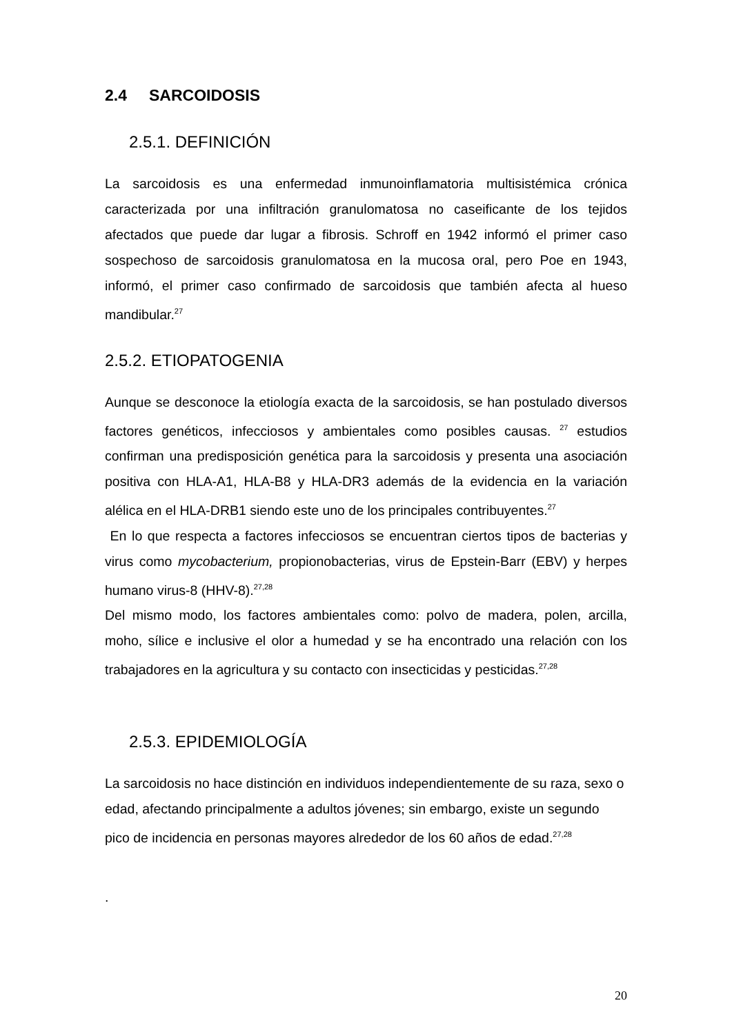2.4 SARCOIDOSIS
2.5.1. DEFINICIÓN
La sarcoidosis es una enfermedad inmunoinflamatoria multisistémica crónica caracterizada por una infiltración granulomatosa no caseificante de los tejidos afectados que puede dar lugar a fibrosis. Schroff en 1942 informó el primer caso sospechoso de sarcoidosis granulomatosa en la mucosa oral, pero Poe en 1943, informó, el primer caso confirmado de sarcoidosis que también afecta al hueso mandibular.<sup>27</sup>
2.5.2. ETIOPATOGENIA
Aunque se desconoce la etiología exacta de la sarcoidosis, se han postulado diversos factores genéticos, infecciosos y ambientales como posibles causas. <sup>27</sup> estudios confirman una predisposición genética para la sarcoidosis y presenta una asociación positiva con HLA-A1, HLA-B8 y HLA-DR3 además de la evidencia en la variación alélica en el HLA-DRB1 siendo este uno de los principales contribuyentes.<sup>27</sup>
En lo que respecta a factores infecciosos se encuentran ciertos tipos de bacterias y virus como mycobacterium, propionobacterias, virus de Epstein-Barr (EBV) y herpes humano virus-8 (HHV-8).<sup>27,28</sup>
Del mismo modo, los factores ambientales como: polvo de madera, polen, arcilla, moho, sílice e inclusive el olor a humedad y se ha encontrado una relación con los trabajadores en la agricultura y su contacto con insecticidas y pesticidas.<sup>27,28</sup>
2.5.3. EPIDEMIOLOGÍA
La sarcoidosis no hace distinción en individuos independientemente de su raza, sexo o edad, afectando principalmente a adultos jóvenes; sin embargo, existe un segundo pico de incidencia en personas mayores alrededor de los 60 años de edad.<sup>27,28</sup>
.
20